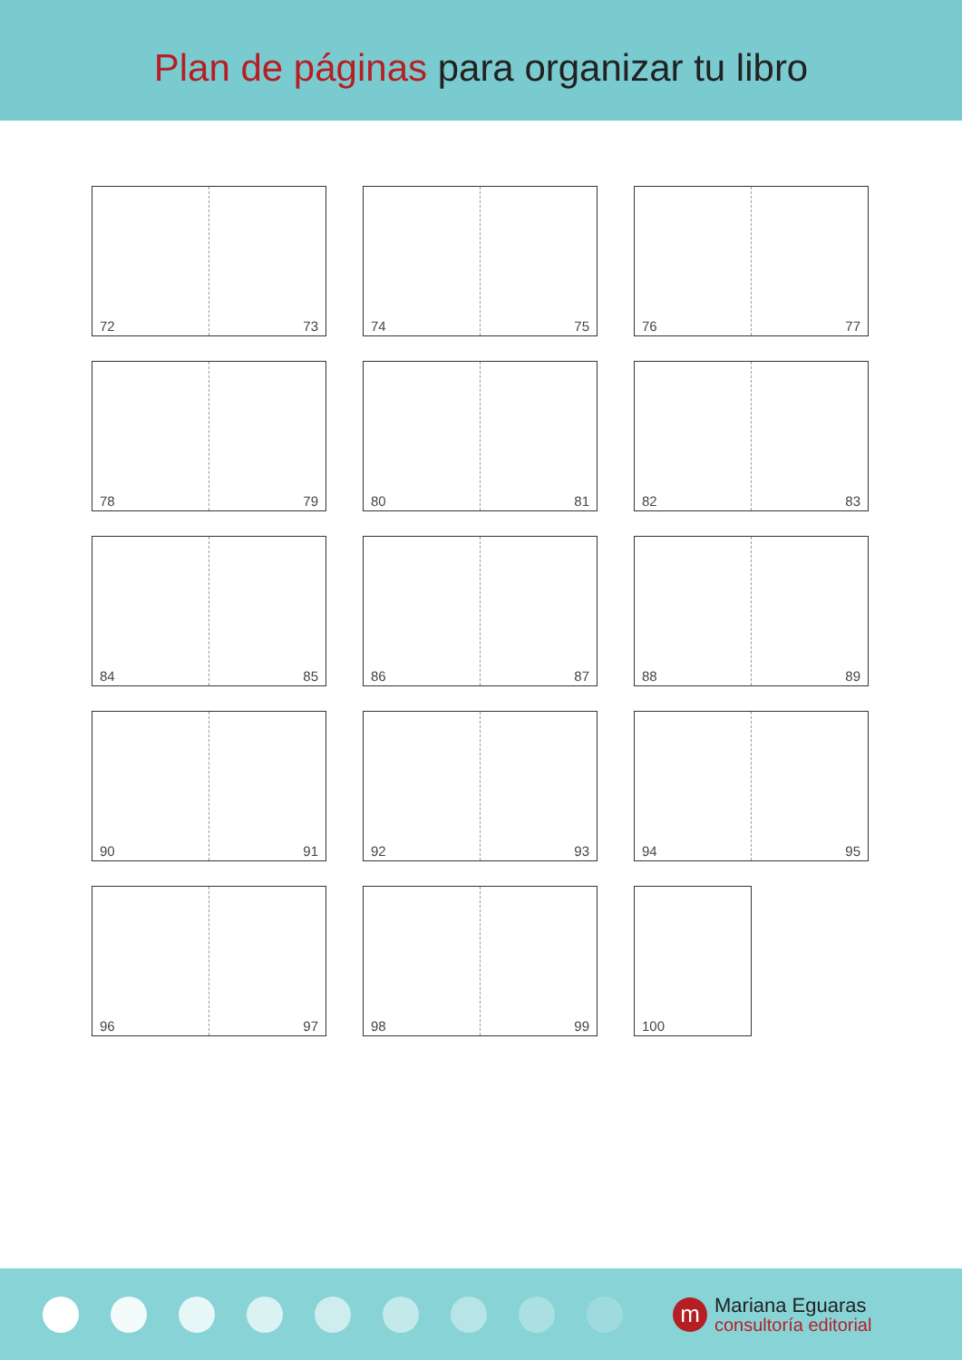Plan de páginas para organizar tu libro
72 73
74 75
76 77
78 79
80 81
82 83
84 85
86 87
88 89
90 91
92 93
94 95
96 97
98 99
100
m
Mariana Eguaras
consultoría editorial